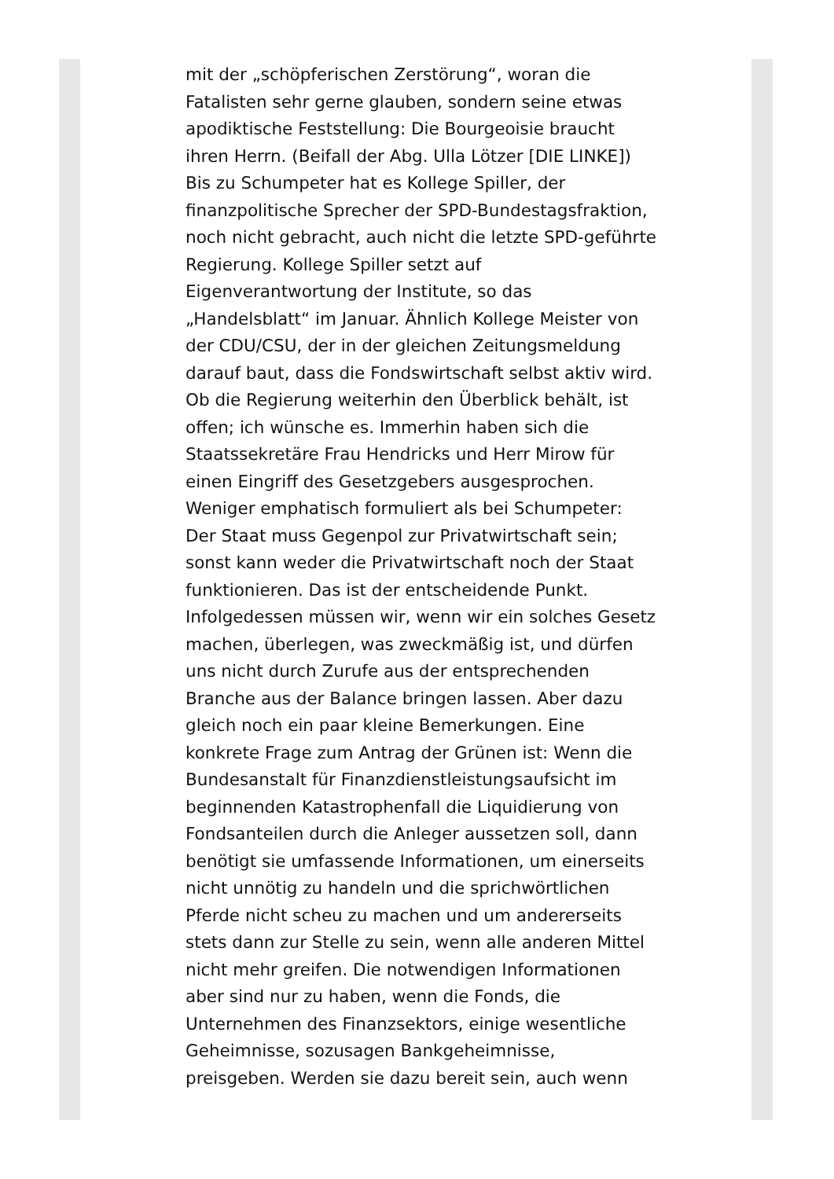mit der „schöpferischen Zerstörung“, woran die Fatalisten sehr gerne glauben, sondern seine etwas apodiktische Feststellung: Die Bourgeoisie braucht ihren Herrn. (Beifall der Abg. Ulla Lötzer [DIE LINKE]) Bis zu Schumpeter hat es Kollege Spiller, der finanzpolitische Sprecher der SPD-Bundestagsfraktion, noch nicht gebracht, auch nicht die letzte SPD-geführte Regierung. Kollege Spiller setzt auf Eigenverantwortung der Institute, so das „Handelsblatt“ im Januar. Ähnlich Kollege Meister von der CDU/CSU, der in der gleichen Zeitungsmeldung darauf baut, dass die Fondswirtschaft selbst aktiv wird. Ob die Regierung weiterhin den Überblick behält, ist offen; ich wünsche es. Immerhin haben sich die Staatssekretäre Frau Hendricks und Herr Mirow für einen Eingriff des Gesetzgebers ausgesprochen. Weniger emphatisch formuliert als bei Schumpeter: Der Staat muss Gegenpol zur Privatwirtschaft sein; sonst kann weder die Privatwirtschaft noch der Staat funktionieren. Das ist der entscheidende Punkt. Infolgedessen müssen wir, wenn wir ein solches Gesetz machen, überlegen, was zweckmäßig ist, und dürfen uns nicht durch Zurufe aus der entsprechenden Branche aus der Balance bringen lassen. Aber dazu gleich noch ein paar kleine Bemerkungen. Eine konkrete Frage zum Antrag der Grünen ist: Wenn die Bundesanstalt für Finanzdienstleistungsaufsicht im beginnenden Katastrophenfall die Liquidierung von Fondsanteilen durch die Anleger aussetzen soll, dann benötigt sie umfassende Informationen, um einerseits nicht unnötig zu handeln und die sprichwörtlichen Pferde nicht scheu zu machen und um andererseits stets dann zur Stelle zu sein, wenn alle anderen Mittel nicht mehr greifen. Die notwendigen Informationen aber sind nur zu haben, wenn die Fonds, die Unternehmen des Finanzsektors, einige wesentliche Geheimnisse, sozusagen Bankgeheimnisse, preisgeben. Werden sie dazu bereit sein, auch wenn